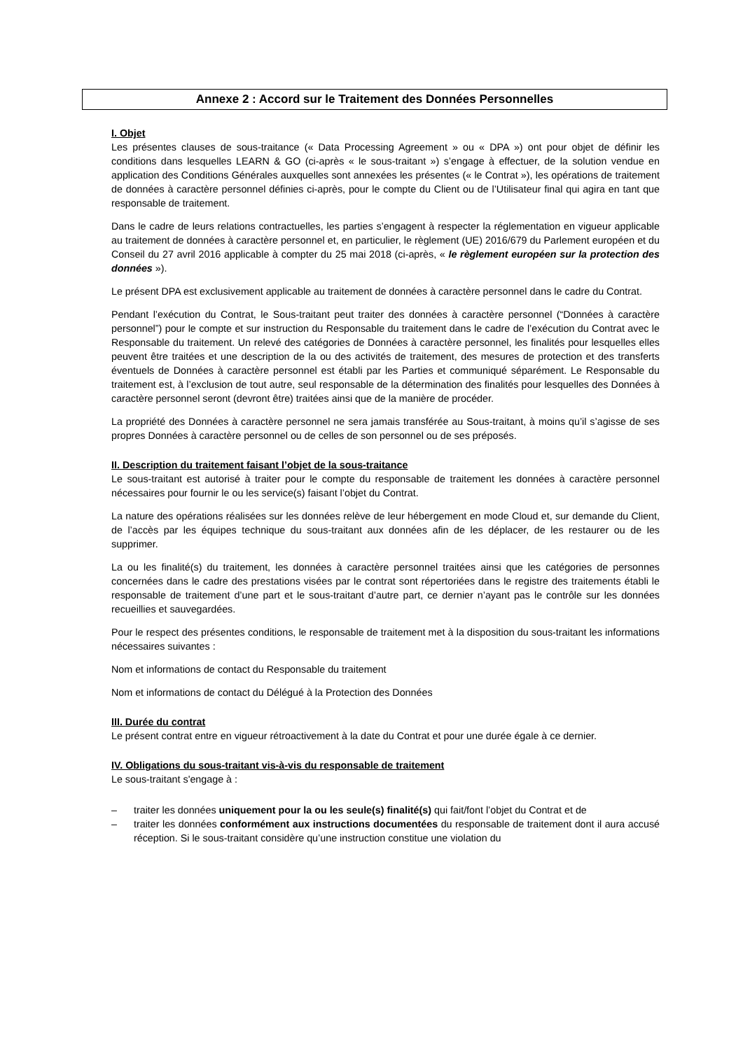Annexe 2 : Accord sur le Traitement des Données Personnelles
I. Objet
Les présentes clauses de sous-traitance (« Data Processing Agreement » ou « DPA ») ont pour objet de définir les conditions dans lesquelles LEARN & GO (ci-après « le sous-traitant ») s’engage à effectuer, de la solution vendue en application des Conditions Générales auxquelles sont annexées les présentes (« le Contrat »), les opérations de traitement de données à caractère personnel définies ci-après, pour le compte du Client ou de l’Utilisateur final qui agira en tant que responsable de traitement.
Dans le cadre de leurs relations contractuelles, les parties s’engagent à respecter la réglementation en vigueur applicable au traitement de données à caractère personnel et, en particulier, le règlement (UE) 2016/679 du Parlement européen et du Conseil du 27 avril 2016 applicable à compter du 25 mai 2018 (ci-après, « le règlement européen sur la protection des données »).
Le présent DPA est exclusivement applicable au traitement de données à caractère personnel dans le cadre du Contrat.
Pendant l’exécution du Contrat, le Sous-traitant peut traiter des données à caractère personnel (“Données à caractère personnel”) pour le compte et sur instruction du Responsable du traitement dans le cadre de l’exécution du Contrat avec le Responsable du traitement. Un relevé des catégories de Données à caractère personnel, les finalités pour lesquelles elles peuvent être traitées et une description de la ou des activités de traitement, des mesures de protection et des transferts éventuels de Données à caractère personnel est établi par les Parties et communiqué séparément. Le Responsable du traitement est, à l’exclusion de tout autre, seul responsable de la détermination des finalités pour lesquelles des Données à caractère personnel seront (devront être) traitées ainsi que de la manière de procéder.
La propriété des Données à caractère personnel ne sera jamais transférée au Sous-traitant, à moins qu’il s’agisse de ses propres Données à caractère personnel ou de celles de son personnel ou de ses préposés.
II. Description du traitement faisant l’objet de la sous-traitance
Le sous-traitant est autorisé à traiter pour le compte du responsable de traitement les données à caractère personnel nécessaires pour fournir le ou les service(s) faisant l’objet du Contrat.
La nature des opérations réalisées sur les données relève de leur hébergement en mode Cloud et, sur demande du Client, de l’accès par les équipes technique du sous-traitant aux données afin de les déplacer, de les restaurer ou de les supprimer.
La ou les finalité(s) du traitement, les données à caractère personnel traitées ainsi que les catégories de personnes concernées dans le cadre des prestations visées par le contrat sont répertoriées dans le registre des traitements établi le responsable de traitement d’une part et le sous-traitant d’autre part, ce dernier n’ayant pas le contrôle sur les données recueillies et sauvegardées.
Pour le respect des présentes conditions, le responsable de traitement met à la disposition du sous-traitant les informations nécessaires suivantes :
Nom et informations de contact du Responsable du traitement
Nom et informations de contact du Délégué à la Protection des Données
III. Durée du contrat
Le présent contrat entre en vigueur rétroactivement à la date du Contrat et pour une durée égale à ce dernier.
IV. Obligations du sous-traitant vis-à-vis du responsable de traitement
Le sous-traitant s'engage à :
– traiter les données uniquement pour la ou les seule(s) finalité(s) qui fait/font l’objet du Contrat et de
– traiter les données conformément aux instructions documentées du responsable de traitement dont il aura accusé réception. Si le sous-traitant considère qu’une instruction constitue une violation du